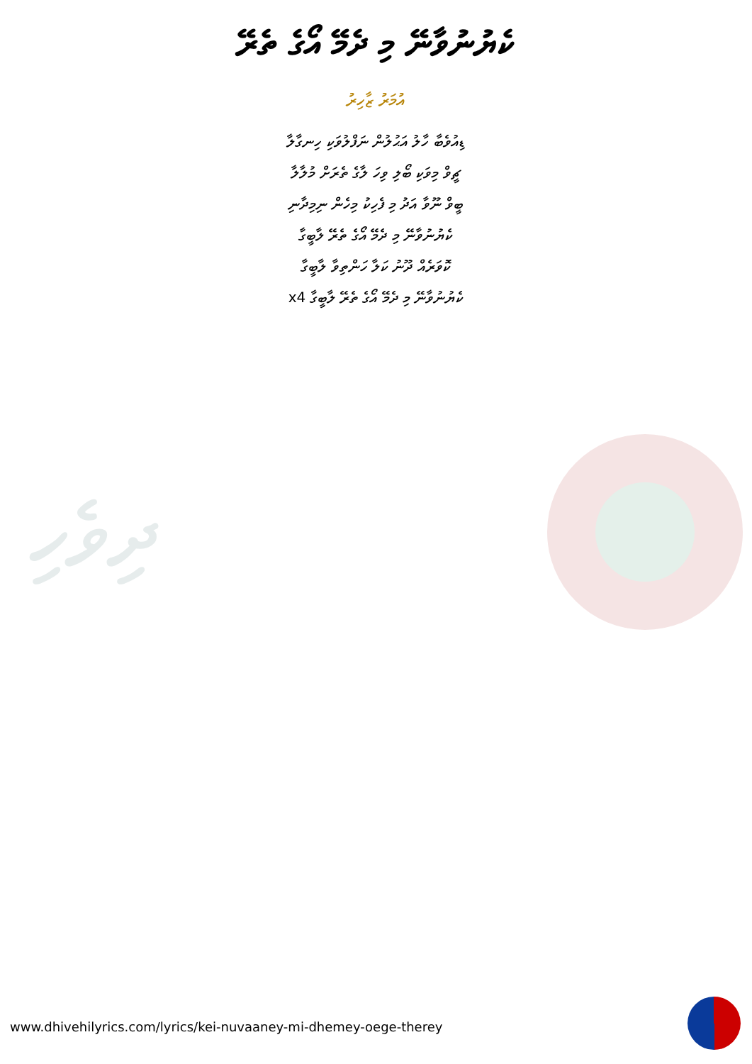ކެޔުނުވާނޭ މި ދެމޭ އޯގެ ތެރޭ
އުމަރު ޒާހިރު
ޑިއުވެބާ ހާލު އަޙުލުން ނަފްލުވަކި ހިނގާލާ
ޗީވް މިވަކި ބޯލި ވިހަ ލާގެ ތެރަށް މުލާލާ
ބީވް ނޫވާ އަދު މި ފެހިކު މިހެން ނިމިދާނި
ކެޔުނުވާނޭ މި ދެމޭ އޯގެ ތެރޭ ލާބީގާ
ކޮވަރެއް ދޫނު ކަލާ ހަންތިވާ ލާބީގާ
ކެޔުނުވާނޭ މި ދެމޭ އޯގެ ތެރޭ ލާބީގާ x4
ދިވެހި
www.dhivehilyrics.com/lyrics/kei-nuvaaney-mi-dhemey-oege-therey